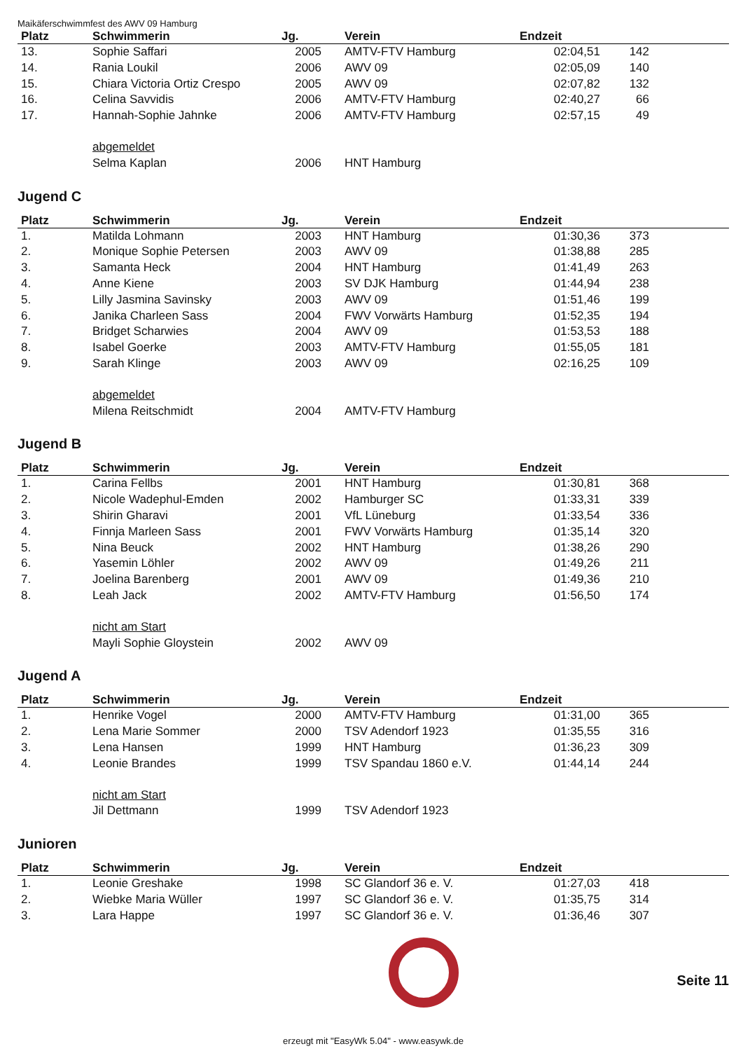Maikäferschwimmfest des AWV 09 Hamburg
| Platz | Schwimmerin | Jg. | | Verein | Endzeit | | |
| --- | --- | --- | --- | --- | --- | --- | --- |
| 13. | Sophie Saffari | 2005 | | AMTV-FTV Hamburg | 02:04,51 | 142 | |
| 14. | Rania Loukil | 2006 | | AWV 09 | 02:05,09 | 140 | |
| 15. | Chiara Victoria Ortiz Crespo | 2005 | | AWV 09 | 02:07,82 | 132 | |
| 16. | Celina Savvidis | 2006 | | AMTV-FTV Hamburg | 02:40,27 | 66 | |
| 17. | Hannah-Sophie Jahnke | 2006 | | AMTV-FTV Hamburg | 02:57,15 | 49 | |
| | abgemeldet | | | | | | |
| | Selma Kaplan | 2006 | | HNT Hamburg | | | |
Jugend C
| Platz | Schwimmerin | Jg. | | Verein | Endzeit | | |
| --- | --- | --- | --- | --- | --- | --- | --- |
| 1. | Matilda Lohmann | 2003 | | HNT Hamburg | 01:30,36 | 373 | |
| 2. | Monique Sophie Petersen | 2003 | | AWV 09 | 01:38,88 | 285 | |
| 3. | Samanta Heck | 2004 | | HNT Hamburg | 01:41,49 | 263 | |
| 4. | Anne Kiene | 2003 | | SV DJK Hamburg | 01:44,94 | 238 | |
| 5. | Lilly Jasmina Savinsky | 2003 | | AWV 09 | 01:51,46 | 199 | |
| 6. | Janika Charleen Sass | 2004 | | FWV Vorwärts Hamburg | 01:52,35 | 194 | |
| 7. | Bridget Scharwies | 2004 | | AWV 09 | 01:53,53 | 188 | |
| 8. | Isabel Goerke | 2003 | | AMTV-FTV Hamburg | 01:55,05 | 181 | |
| 9. | Sarah Klinge | 2003 | | AWV 09 | 02:16,25 | 109 | |
| | abgemeldet | | | | | | |
| | Milena Reitschmidt | 2004 | | AMTV-FTV Hamburg | | | |
Jugend B
| Platz | Schwimmerin | Jg. | | Verein | Endzeit | | |
| --- | --- | --- | --- | --- | --- | --- | --- |
| 1. | Carina Fellbs | 2001 | | HNT Hamburg | 01:30,81 | 368 | |
| 2. | Nicole Wadephul-Emden | 2002 | | Hamburger SC | 01:33,31 | 339 | |
| 3. | Shirin Gharavi | 2001 | | VfL Lüneburg | 01:33,54 | 336 | |
| 4. | Finnja Marleen Sass | 2001 | | FWV Vorwärts Hamburg | 01:35,14 | 320 | |
| 5. | Nina Beuck | 2002 | | HNT Hamburg | 01:38,26 | 290 | |
| 6. | Yasemin Löhler | 2002 | | AWV 09 | 01:49,26 | 211 | |
| 7. | Joelina Barenberg | 2001 | | AWV 09 | 01:49,36 | 210 | |
| 8. | Leah Jack | 2002 | | AMTV-FTV Hamburg | 01:56,50 | 174 | |
| | nicht am Start | | | | | | |
| | Mayli Sophie Gloystein | 2002 | | AWV 09 | | | |
Jugend A
| Platz | Schwimmerin | Jg. | | Verein | Endzeit | | |
| --- | --- | --- | --- | --- | --- | --- | --- |
| 1. | Henrike Vogel | 2000 | | AMTV-FTV Hamburg | 01:31,00 | 365 | |
| 2. | Lena Marie Sommer | 2000 | | TSV Adendorf 1923 | 01:35,55 | 316 | |
| 3. | Lena Hansen | 1999 | | HNT Hamburg | 01:36,23 | 309 | |
| 4. | Leonie Brandes | 1999 | | TSV Spandau 1860 e.V. | 01:44,14 | 244 | |
| | nicht am Start | | | | | | |
| | Jil Dettmann | 1999 | | TSV Adendorf 1923 | | | |
Junioren
| Platz | Schwimmerin | Jg. | | Verein | Endzeit | | |
| --- | --- | --- | --- | --- | --- | --- | --- |
| 1. | Leonie Greshake | 1998 | | SC Glandorf 36 e. V. | 01:27,03 | 418 | |
| 2. | Wiebke Maria Wüller | 1997 | | SC Glandorf 36 e. V. | 01:35,75 | 314 | |
| 3. | Lara Happe | 1997 | | SC Glandorf 36 e. V. | 01:36,46 | 307 | |
Seite 11
erzeugt mit "EasyWk 5.04" - www.easywk.de